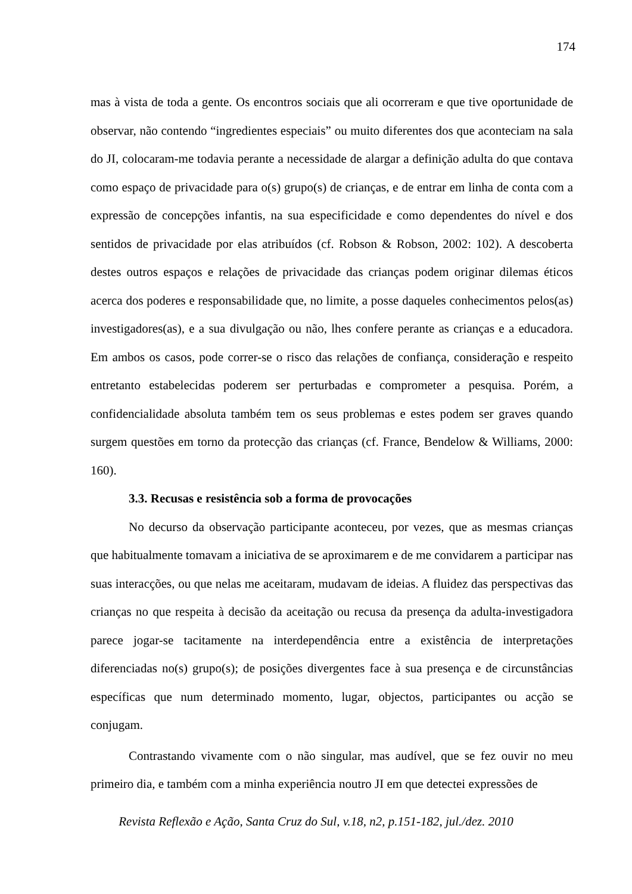174
mas à vista de toda a gente. Os encontros sociais que ali ocorreram e que tive oportunidade de observar, não contendo “ingredientes especiais” ou muito diferentes dos que aconteciam na sala do JI, colocaram-me todavia perante a necessidade de alargar a definição adulta do que contava como espaço de privacidade para o(s) grupo(s) de crianças, e de entrar em linha de conta com a expressão de concepções infantis, na sua especificidade e como dependentes do nível e dos sentidos de privacidade por elas atribuídos (cf. Robson & Robson, 2002: 102). A descoberta destes outros espaços e relações de privacidade das crianças podem originar dilemas éticos acerca dos poderes e responsabilidade que, no limite, a posse daqueles conhecimentos pelos(as) investigadores(as), e a sua divulgação ou não, lhes confere perante as crianças e a educadora. Em ambos os casos, pode correr-se o risco das relações de confiança, consideração e respeito entretanto estabelecidas poderem ser perturbadas e comprometer a pesquisa. Porém, a confidencialidade absoluta também tem os seus problemas e estes podem ser graves quando surgem questões em torno da protecção das crianças (cf. France, Bendelow & Williams, 2000: 160).
3.3. Recusas e resistência sob a forma de provocações
No decurso da observação participante aconteceu, por vezes, que as mesmas crianças que habitualmente tomavam a iniciativa de se aproximarem e de me convidarem a participar nas suas interacções, ou que nelas me aceitaram, mudavam de ideias. A fluidez das perspectivas das crianças no que respeita à decisão da aceitação ou recusa da presença da adulta-investigadora parece jogar-se tacitamente na interdependência entre a existência de interpretações diferenciadas no(s) grupo(s); de posições divergentes face à sua presença e de circunstâncias específicas que num determinado momento, lugar, objectos, participantes ou acção se conjugam.
Contrastando vivamente com o não singular, mas audível, que se fez ouvir no meu primeiro dia, e também com a minha experiência noutro JI em que detectei expressões de
Revista Reflexão e Ação, Santa Cruz do Sul, v.18, n2, p.151-182, jul./dez. 2010